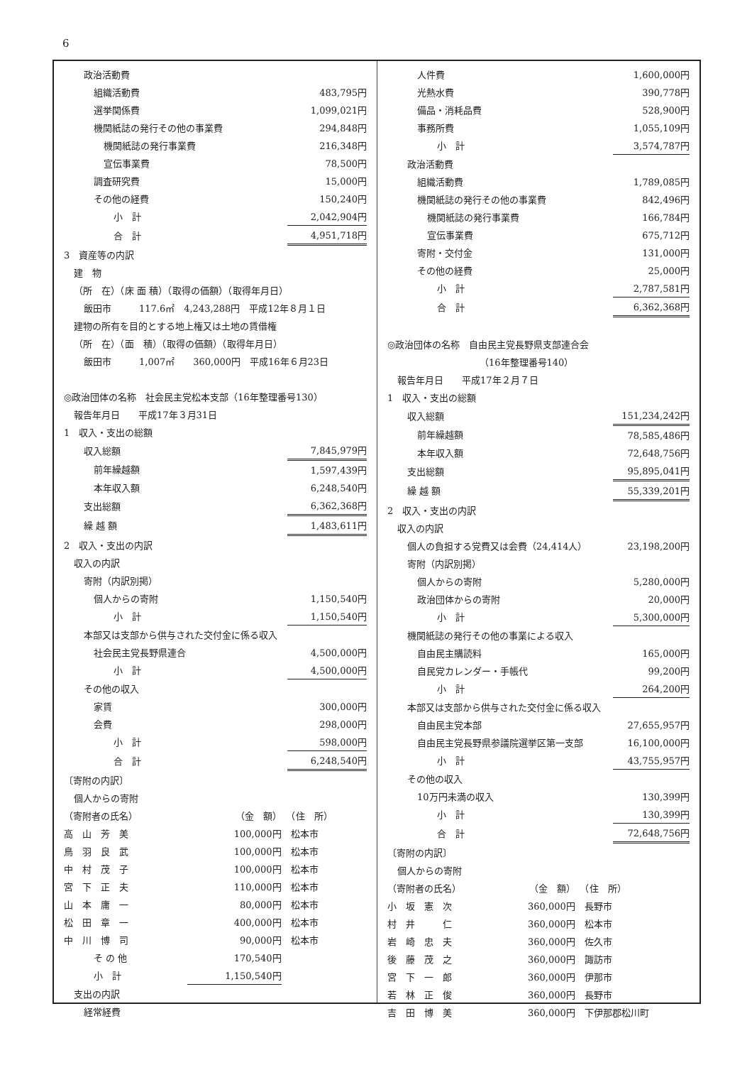6
| 政治活動費 | |
| 組織活動費 | 483,795円 |
| 選挙関係費 | 1,099,021円 |
| 機関紙誌の発行その他の事業費 | 294,848円 |
| 機関紙誌の発行事業費 | 216,348円 |
| 宣伝事業費 | 78,500円 |
| 調査研究費 | 15,000円 |
| その他の経費 | 150,240円 |
| 小 計 | 2,042,904円 |
| 合 計 | 4,951,718円 |
| 3 資産等の内訳 | |
| 建 物 | |
| （所 在）（床 面 積）（取得の価額）（取得年月日） | |
| 飯田市 117.6㎡ 4,243,288円 平成12年８月１日 | |
| 建物の所有を目的とする地上権又は土地の賃借権 | |
| （所 在）（面 積）（取得の価額）（取得年月日） | |
| 飯田市 1,007㎡ 360,000円 平成16年６月23日 | |
| ◎政治団体の名称 社会民主党松本支部（16年整理番号130） | |
| 報告年月日 平成17年３月31日 | |
| 1 収入・支出の総額 | |
| 収入総額 | 7,845,979円 |
| 前年繰越額 | 1,597,439円 |
| 本年収入額 | 6,248,540円 |
| 支出総額 | 6,362,368円 |
| 繰 越 額 | 1,483,611円 |
| 2 収入・支出の内訳 | |
| 収入の内訳 | |
| 寄附（内訳別掲） | |
| 個人からの寄附 | 1,150,540円 |
| 小 計 | 1,150,540円 |
| 本部又は支部から供与された交付金に係る収入 | |
| 社会民主党長野県連合 | 4,500,000円 |
| 小 計 | 4,500,000円 |
| その他の収入 | |
| 家賃 | 300,000円 |
| 会費 | 298,000円 |
| 小 計 | 598,000円 |
| 合 計 | 6,248,540円 |
| 〔寄附の内訳〕 | |
| 個人からの寄附 | |
| （寄附者の氏名） | （金 額） | （住 所） |
| 高 山 芳 美 | 100,000円 | 松本市 |
| 鳥 羽 良 武 | 100,000円 | 松本市 |
| 中 村 茂 子 | 100,000円 | 松本市 |
| 宮 下 正 夫 | 110,000円 | 松本市 |
| 山 本 庸 一 | 80,000円 | 松本市 |
| 松 田 章 一 | 400,000円 | 松本市 |
| 中 川 博 司 | 90,000円 | 松本市 |
| そ の 他 | 170,540円 | |
| 小 計 | 1,150,540円 | |
| 支出の内訳 | | |
| 経常経費 | | |
| 人件費 | 1,600,000円 |
| 光熱水費 | 390,778円 |
| 備品・消耗品費 | 528,900円 |
| 事務所費 | 1,055,109円 |
| 小 計 | 3,574,787円 |
| 政治活動費 | |
| 組織活動費 | 1,789,085円 |
| 機関紙誌の発行その他の事業費 | 842,496円 |
| 機関紙誌の発行事業費 | 166,784円 |
| 宣伝事業費 | 675,712円 |
| 寄附・交付金 | 131,000円 |
| その他の経費 | 25,000円 |
| 小 計 | 2,787,581円 |
| 合 計 | 6,362,368円 |
| ◎政治団体の名称 自由民主党長野県支部連合会 | |
| （16年整理番号140） | |
| 報告年月日 平成17年２月７日 | |
| 1 収入・支出の総額 | |
| 収入総額 | 151,234,242円 |
| 前年繰越額 | 78,585,486円 |
| 本年収入額 | 72,648,756円 |
| 支出総額 | 95,895,041円 |
| 繰 越 額 | 55,339,201円 |
| 2 収入・支出の内訳 | |
| 収入の内訳 | |
| 個人の負担する党費又は会費（24,414人） | 23,198,200円 |
| 寄附（内訳別掲） | |
| 個人からの寄附 | 5,280,000円 |
| 政治団体からの寄附 | 20,000円 |
| 小 計 | 5,300,000円 |
| 機関紙誌の発行その他の事業による収入 | |
| 自由民主購読料 | 165,000円 |
| 自民党カレンダー・手帳代 | 99,200円 |
| 小 計 | 264,200円 |
| 本部又は支部から供与された交付金に係る収入 | |
| 自由民主党本部 | 27,655,957円 |
| 自由民主党長野県参議院選挙区第一支部 | 16,100,000円 |
| 小 計 | 43,755,957円 |
| その他の収入 | |
| 10万円未満の収入 | 130,399円 |
| 小 計 | 130,399円 |
| 合 計 | 72,648,756円 |
| 〔寄附の内訳〕 | |
| 個人からの寄附 | |
| （寄附者の氏名） | （金 額） | （住 所） |
| 小 坂 憲 次 | 360,000円 | 長野市 |
| 村 井 仁 | 360,000円 | 松本市 |
| 岩 崎 忠 夫 | 360,000円 | 佐久市 |
| 後 藤 茂 之 | 360,000円 | 諏訪市 |
| 宮 下 一 郎 | 360,000円 | 伊那市 |
| 若 林 正 俊 | 360,000円 | 長野市 |
| 吉 田 博 美 | 360,000円 | 下伊那郡松川町 |